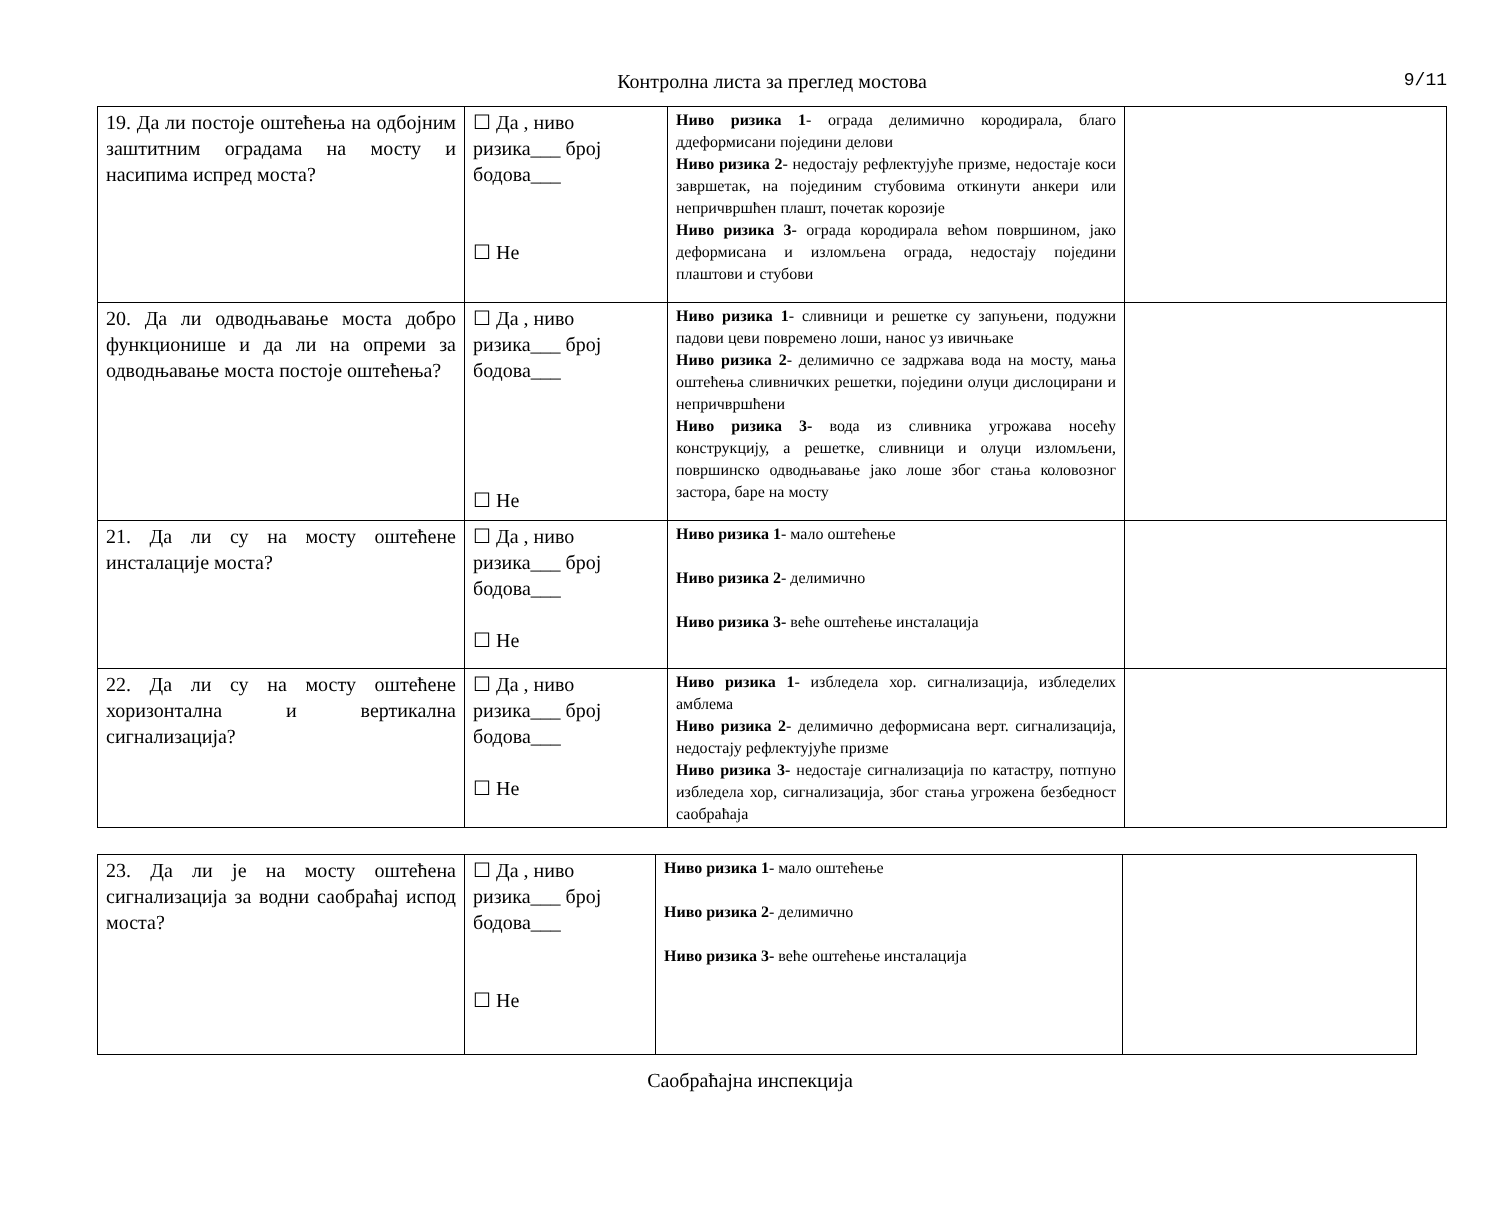Контролна листа за преглед мостова 9/11
| 19. Да ли постоје оштећења на одбојним заштитним оградама на мосту и насипима испред моста? | ☐ Да , ниво ризика___ број бодова___ ☐ Не | Ниво ризика 1 - ограда делимично кородирала, благо ддеформисани поједини делови Ниво ризика 2 - недостају рефлектујуће призме, недостаје коси завршетак, на појединим стубовима откинути анкери или непричвршћен плашт, почетак корозије Ниво ризика 3- ограда кородирала већом површином, јако деформисана и изломљена ограда, недостају поједини плаштови и стубови | |
| 20. Да ли одводњавање моста добро функционише и да ли на опреми за одводњавање моста постоје оштећења? | ☐ Да , ниво ризика___ број бодова___ ☐ Не | Ниво ризика 1 - сливници и решетке су запуњени, подужни падови цеви повремено лоши, нанос уз ивичњаке Ниво ризика 2 - делимично се задржава вода на мосту, мања оштећења сливничких решетки, поједини олуци дислоцирани и непричвршћени Ниво ризика 3- вода из сливника угрожава носећу конструкцију, а решетке, сливници и олуци изломљени, површинско одводњавање јако лоше због стања коловозног застора, баре на мосту | |
| 21. Да ли су на мосту оштећене инсталације моста? | ☐ Да , ниво ризика___ број бодова___ ☐ Не | Ниво ризика 1 - мало оштећење Ниво ризика 2 - делимично Ниво ризика 3- веће оштећење инсталација | |
| 22. Да ли су на мосту оштећене хоризонтална и вертикална сигнализација? | ☐ Да , ниво ризика___ број бодова___ ☐ Не | Ниво ризика 1 - избледела хор. сигнализација, избледелих амблема Ниво ризика 2 - делимично деформисана верт. сигнализација, недостају рефлектујуће призме Ниво ризика 3- недостаје сигнализација по катастру, потпуно избледела хор, сигнализација, због стања угрожена безбедност саобраћаја | |
| 23. Да ли је на мосту оштећена сигнализација за водни саобраћај испод моста? | ☐ Да , ниво ризика___ број бодова___ ☐ Не | Ниво ризика 1 - мало оштећење Ниво ризика 2 - делимично Ниво ризика 3- веће оштећење инсталација | |
Саобраћајна инспекција